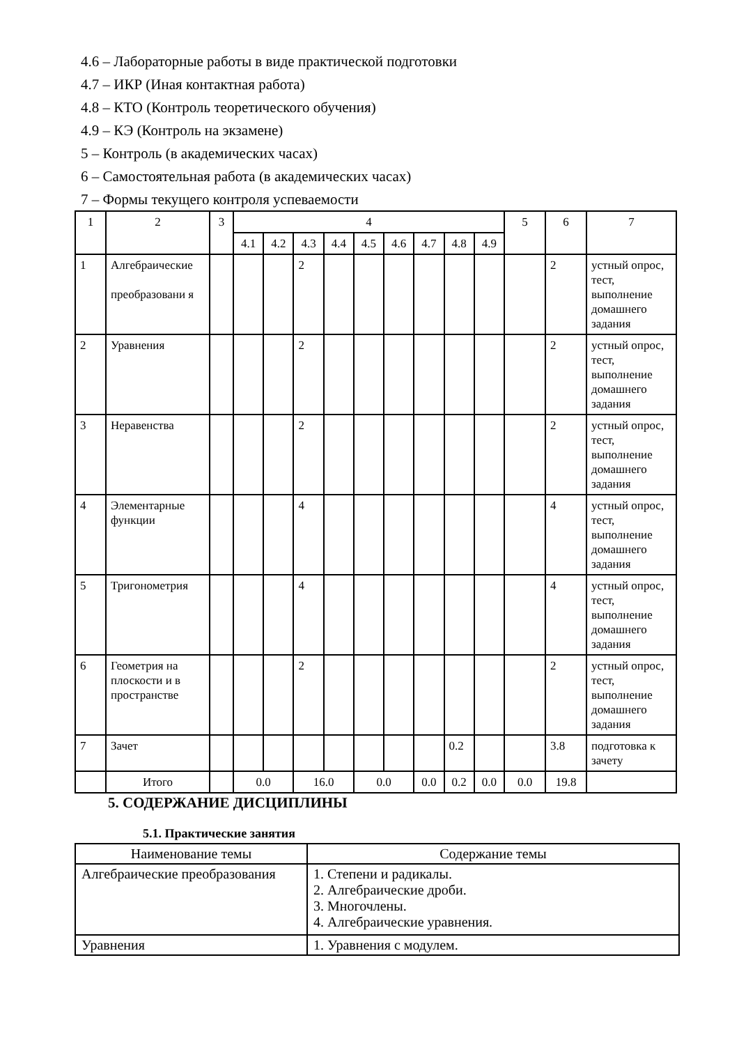4.6 – Лабораторные работы в виде практической подготовки
4.7 – ИКР (Иная контактная работа)
4.8 – КТО (Контроль теоретического обучения)
4.9 – КЭ (Контроль на экзамене)
5 – Контроль (в академических часах)
6 – Самостоятельная работа (в академических часах)
7 – Формы текущего контроля успеваемости
| 1 | 2 | 3 | 4 | | | | | | | | | 5 | 6 | 7 |
| --- | --- | --- | --- | --- | --- | --- | --- | --- | --- | --- | --- | --- | --- | --- |
| | | | 4.1 | 4.2 | 4.3 | 4.4 | 4.5 | 4.6 | 4.7 | 4.8 | 4.9 | | | |
| 1 | Алгебраические преобразовани я | | | | 2 | | | | | | | | 2 | устный опрос, тест, выполнение домашнего задания |
| 2 | Уравнения | | | | 2 | | | | | | | | 2 | устный опрос, тест, выполнение домашнего задания |
| 3 | Неравенства | | | | 2 | | | | | | | | 2 | устный опрос, тест, выполнение домашнего задания |
| 4 | Элементарные функции | | | | 4 | | | | | | | | 4 | устный опрос, тест, выполнение домашнего задания |
| 5 | Тригонометрия | | | | 4 | | | | | | | | 4 | устный опрос, тест, выполнение домашнего задания |
| 6 | Геометрия на плоскости и в пространстве | | | | 2 | | | | | | | | 2 | устный опрос, тест, выполнение домашнего задания |
| 7 | Зачет | | | | | | | | | 0.2 | | | 3.8 | подготовка к зачету |
| | Итого | | 0.0 | | 16.0 | | 0.0 | | 0.0 | 0.2 | 0.0 | 0.0 | 19.8 | |
5. СОДЕРЖАНИЕ ДИСЦИПЛИНЫ
5.1. Практические занятия
| Наименование темы | Содержание темы |
| --- | --- |
| Алгебраические преобразования | 1. Степени и радикалы. 2. Алгебраические дроби. 3. Многочлены. 4. Алгебраические уравнения. |
| Уравнения | 1. Уравнения с модулем. |